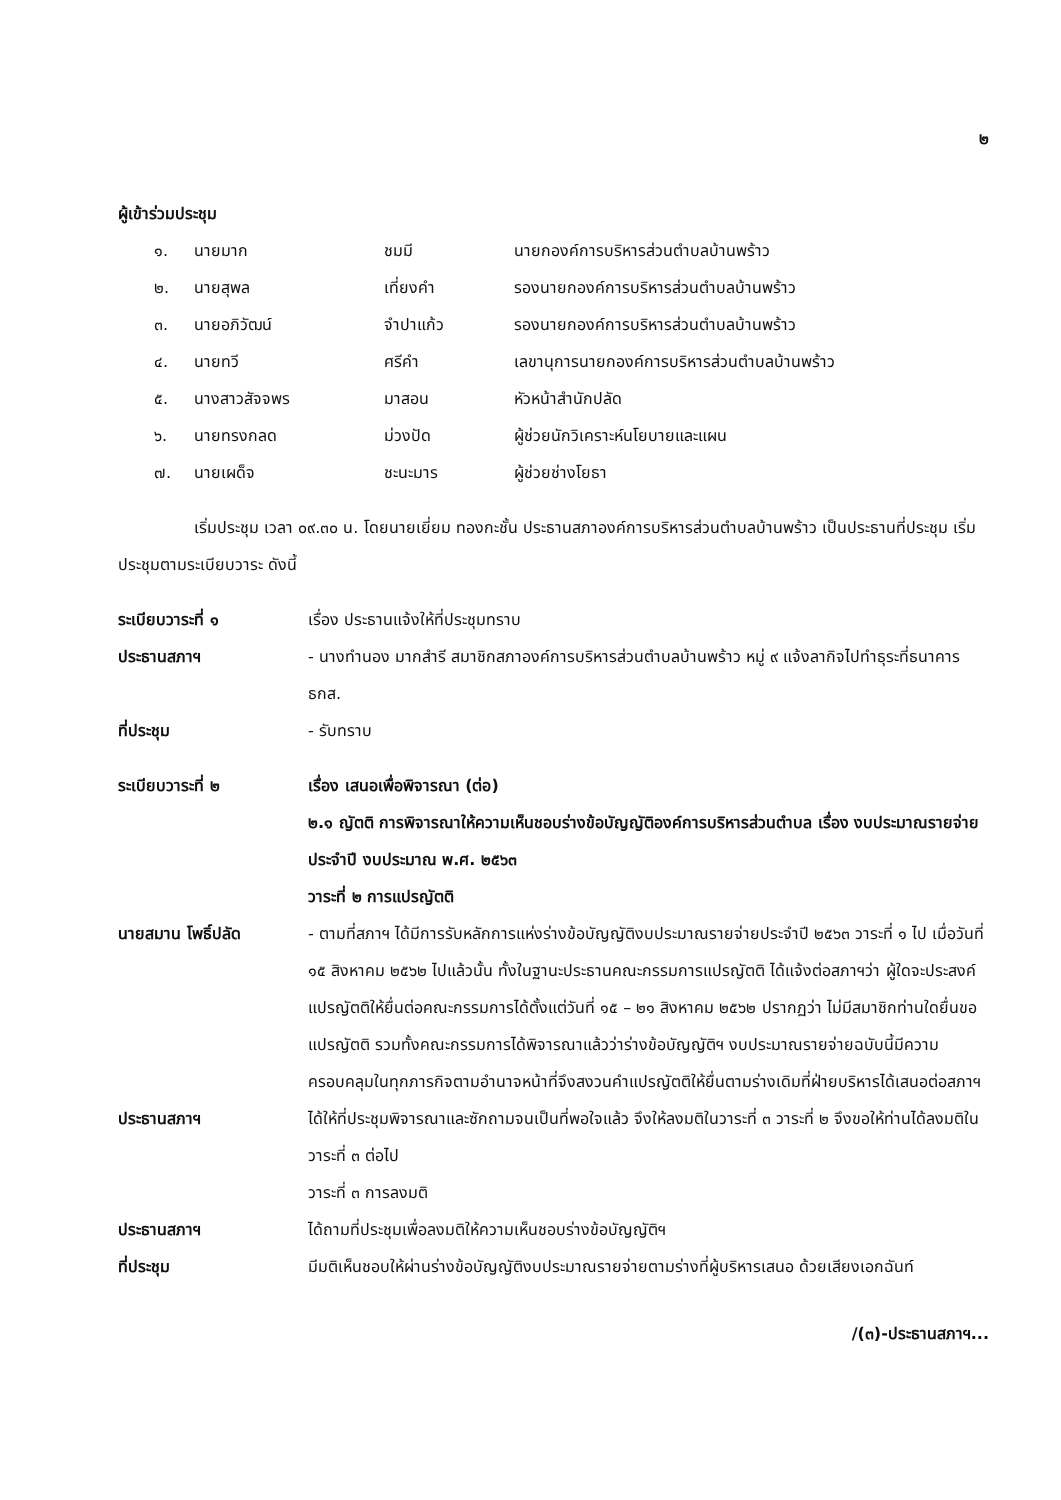๒
ผู้เข้าร่วมประชุม
๑. นายมาก ชมมี นายกองค์การบริหารส่วนตำบลบ้านพร้าว ๒. นายสุพล เที่ยงคำ รองนายกองค์การบริหารส่วนตำบลบ้านพร้าว ๓. นายอภิวัฒน์ จำปาแก้ว รองนายกองค์การบริหารส่วนตำบลบ้านพร้าว ๔. นายทวี ศรีคำ เลขานุการนายกองค์การบริหารส่วนตำบลบ้านพร้าว ๕. นางสาวสัจจพร มาสอน หัวหน้าสำนักปลัด ๖. นายทรงกลด ม่วงปัด ผู้ช่วยนักวิเคราะห์นโยบายและแผน ๗. นายเผด็จ ชะนะมาร ผู้ช่วยช่างโยธา
เริ่มประชุม เวลา ๐๙.๓๐ น. โดยนายเยี่ยม ทองกะชั้น ประธานสภาองค์การบริหารส่วนตำบลบ้านพร้าว เป็นประธานที่ประชุม เริ่มประชุมตามระเบียบวาระ ดังนี้
ระเบียบวาระที่ ๑ เรื่อง ประธานแจ้งให้ที่ประชุมทราบ
ประธานสภาฯ - นางทำนอง มากสำรี สมาชิกสภาองค์การบริหารส่วนตำบลบ้านพร้าว หมู่ ๙ แจ้งลากิจไปทำธุระที่ธนาคาร ธกส.
ที่ประชุม - รับทราบ
ระเบียบวาระที่ ๒ เรื่อง เสนอเพื่อพิจารณา (ต่อ)
๒.๑ ญัตติ การพิจารณาให้ความเห็นชอบร่างข้อบัญญัติองค์การบริหารส่วนตำบล เรื่อง งบประมาณรายจ่ายประจำปี งบประมาณ พ.ศ. ๒๕๖๓
วาระที่ ๒ การแปรญัตติ
นายสมาน โพธิ์ปลัด - ตามที่สภาฯ ได้มีการรับหลักการแห่งร่างข้อบัญญัติงบประมาณรายจ่ายประจำปี ๒๕๖๓ วาระที่ ๑ ไป เมื่อวันที่ ๑๕ สิงหาคม ๒๕๖๒ ไปแล้วนั้น ทั้งในฐานะประธานคณะกรรมการแปรญัตติ ได้แจ้งต่อสภาฯว่า ผู้ใดจะประสงค์แปรญัตติให้ยื่นต่อคณะกรรมการได้ตั้งแต่วันที่ ๑๕ – ๒๑ สิงหาคม ๒๕๖๒ ปรากฏว่า ไม่มีสมาชิกท่านใดยื่นขอแปรญัตติ รวมทั้งคณะกรรมการได้พิจารณาแล้วว่าร่างข้อบัญญัติฯ งบประมาณรายจ่ายฉบับนี้มีความครอบคลุมในทุกภารกิจตามอำนาจหน้าที่จึงสงวนคำแปรญัตติให้ยื่นตามร่างเดิมที่ฝ่ายบริหารได้เสนอต่อสภาฯ
ประธานสภาฯ ได้ให้ที่ประชุมพิจารณาและซักถามจนเป็นที่พอใจแล้ว จึงให้ลงมติในวาระที่ ๓ วาระที่ ๒ จึงขอให้ท่านได้ลงมติในวาระที่ ๓ ต่อไป
วาระที่ ๓ การลงมติ
ประธานสภาฯ ได้ถามที่ประชุมเพื่อลงมติให้ความเห็นชอบร่างข้อบัญญัติฯ
ที่ประชุม มีมติเห็นชอบให้ผ่านร่างข้อบัญญัติงบประมาณรายจ่ายตามร่างที่ผู้บริหารเสนอ ด้วยเสียงเอกฉันท์
/(๓)-ประธานสภาฯ...